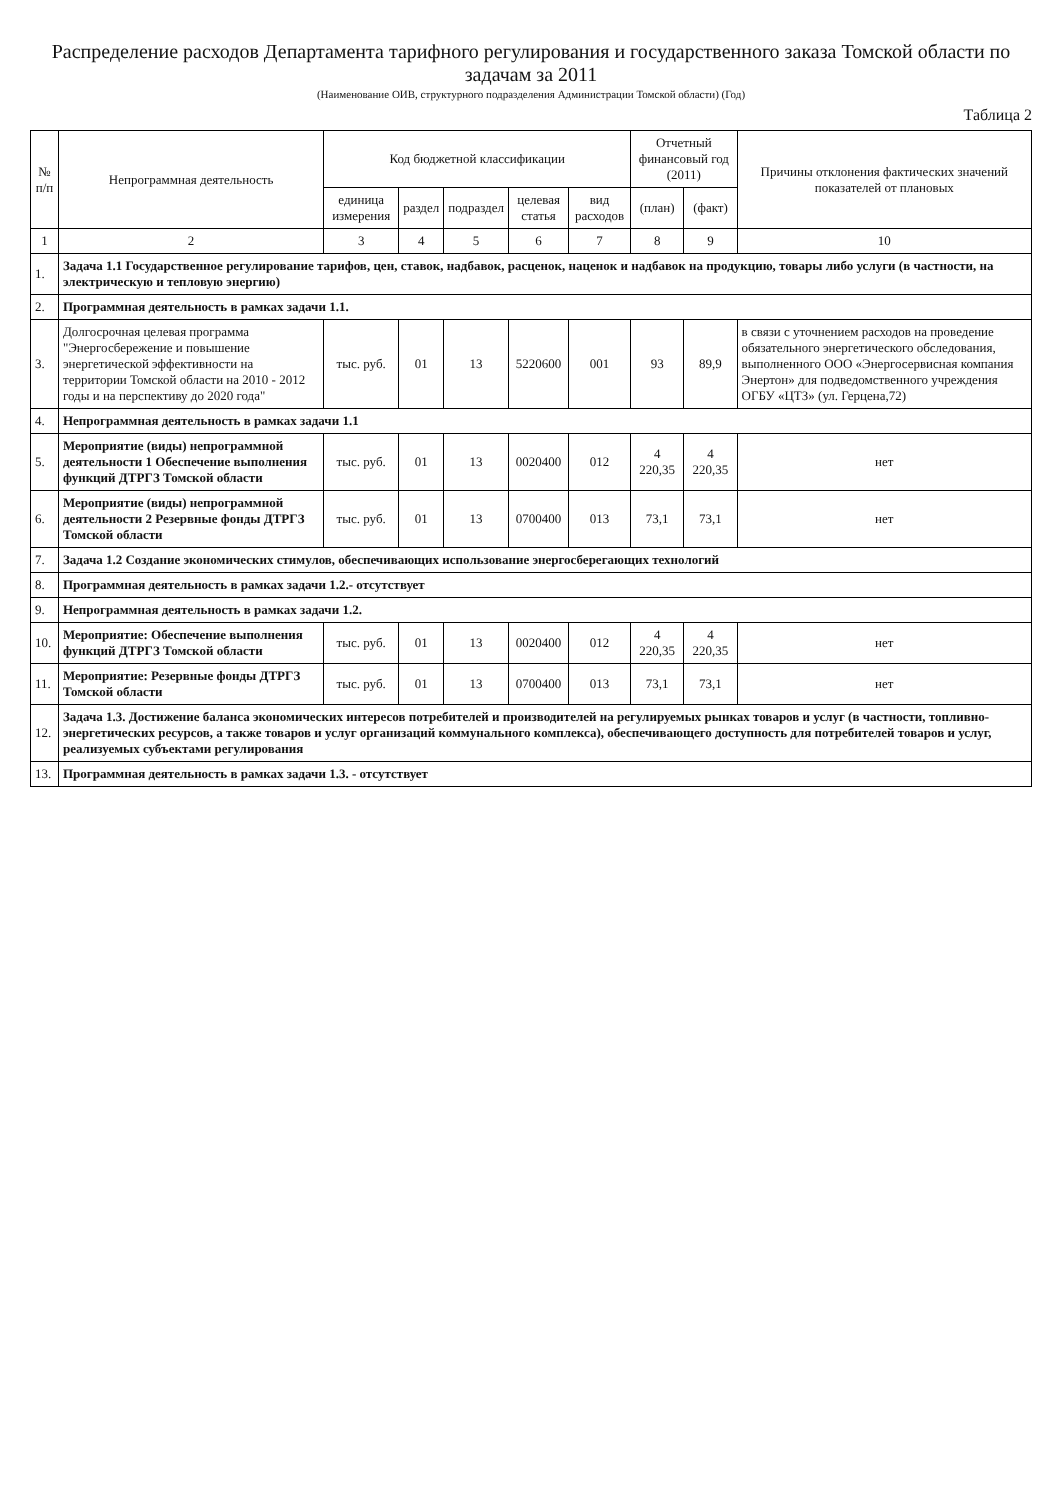Распределение расходов Департамента тарифного регулирования и государственного заказа Томской области по задачам за 2011
(Наименование ОИВ, структурного подразделения Администрации Томской области) (Год)
Таблица 2
| № п/п | Непрограммная деятельность | Код бюджетной классификации | | | | | Отчетный финансовый год (2011) | | Причины отклонения фактических значений показателей от плановых |
| --- | --- | --- | --- | --- | --- | --- | --- | --- | --- |
| | | единица измерения | раздел | подраздел | целевая статья | вид расходов | (план) | (факт) | |
| 1 | 2 | 3 | 4 | 5 | 6 | 7 | 8 | 9 | 10 |
| 1. | Задача 1.1 Государственное регулирование тарифов, цен, ставок, надбавок, расценок, наценок и надбавок на продукцию, товары либо услуги (в частности, на электрическую и тепловую энергию) | | | | | | | | |
| 2. | Программная деятельность в рамках задачи 1.1. | | | | | | | | |
| 3. | Долгосрочная целевая программа "Энергосбережение и повышение энергетической эффективности на территории Томской области на 2010 - 2012 годы и на перспективу до 2020 года" | тыс. руб. | 01 | 13 | 5220600 | 001 | 93 | 89,9 | в связи с уточнением расходов на проведение обязательного энергетического обследования, выполненного ООО «Энергосервисная компания Энертон» для подведомственного учреждения ОГБУ «ЦТЗ» (ул. Герцена,72) |
| 4. | Непрограммная деятельность в рамках задачи 1.1 | | | | | | | | |
| 5. | Мероприятие (виды) непрограммной деятельности 1 Обеспечение выполнения функций ДТРГЗ Томской области | тыс. руб. | 01 | 13 | 0020400 | 012 | 4 220,35 | 4 220,35 | нет |
| 6. | Мероприятие (виды) непрограммной деятельности 2 Резервные фонды ДТРГЗ Томской области | тыс. руб. | 01 | 13 | 0700400 | 013 | 73,1 | 73,1 | нет |
| 7. | Задача 1.2 Создание экономических стимулов, обеспечивающих использование энергосберегающих технологий | | | | | | | | |
| 8. | Программная деятельность в рамках задачи 1.2.- отсутствует | | | | | | | | |
| 9. | Непрограммная деятельность в рамках задачи 1.2. | | | | | | | | |
| 10. | Мероприятие: Обеспечение выполнения функций ДТРГЗ Томской области | тыс. руб. | 01 | 13 | 0020400 | 012 | 4 220,35 | 4 220,35 | нет |
| 11. | Мероприятие: Резервные фонды ДТРГЗ Томской области | тыс. руб. | 01 | 13 | 0700400 | 013 | 73,1 | 73,1 | нет |
| 12. | Задача 1.3. Достижение баланса экономических интересов потребителей и производителей на регулируемых рынках товаров и услуг (в частности, топливно-энергетических ресурсов, а также товаров и услуг организаций коммунального комплекса), обеспечивающего доступность для потребителей товаров и услуг, реализуемых субъектами регулирования | | | | | | | | |
| 13. | Программная деятельность в рамках задачи 1.3. - отсутствует | | | | | | | | |